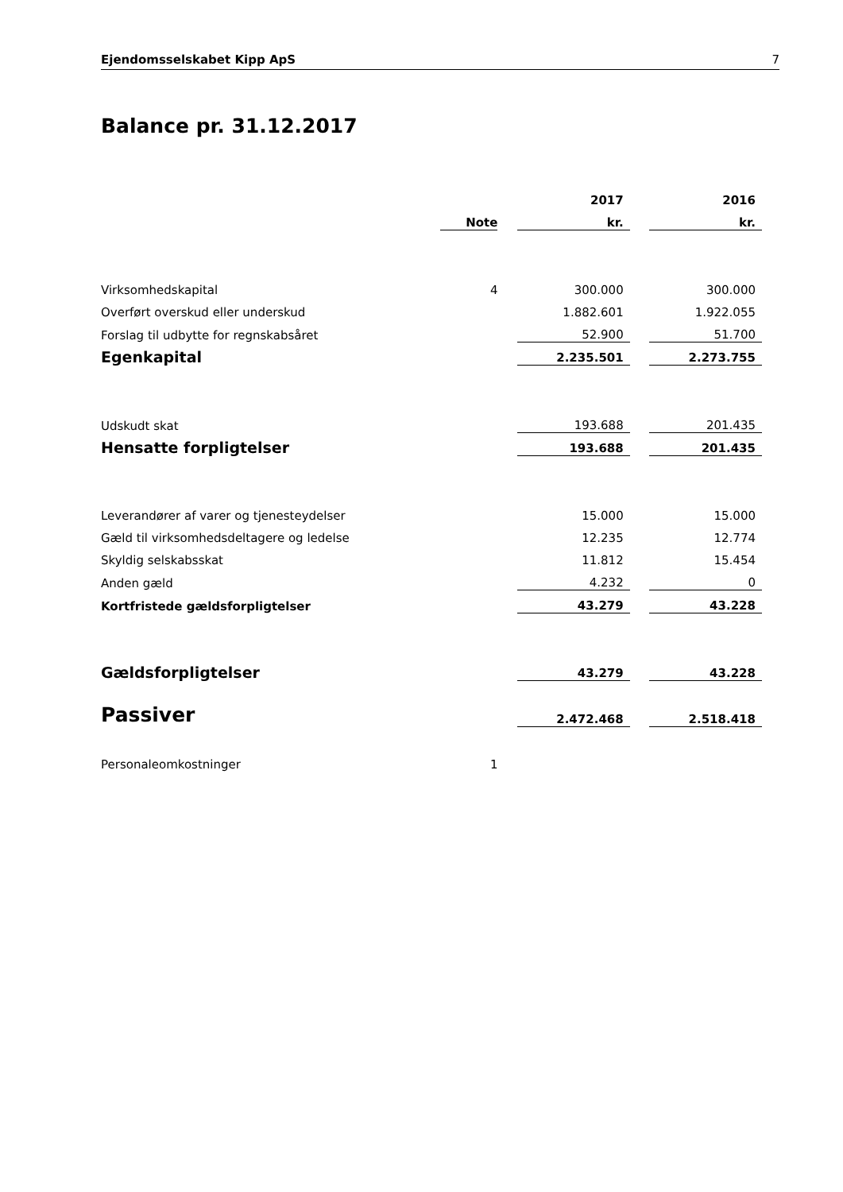Ejendomsselskabet Kipp ApS 7
Balance pr. 31.12.2017
| | | | 2017 | | 2016 |
| --- | --- | --- | --- | --- | --- |
| | Note | | kr. | | kr. |
| Virksomhedskapital | 4 | | 300.000 | | 300.000 |
| Overført overskud eller underskud | | | 1.882.601 | | 1.922.055 |
| Forslag til udbytte for regnskabsåret | | | 52.900 | | 51.700 |
| Egenkapital | | | 2.235.501 | | 2.273.755 |
| Udskudt skat | | | 193.688 | | 201.435 |
| Hensatte forpligtelser | | | 193.688 | | 201.435 |
| Leverandører af varer og tjenesteydelser | | | 15.000 | | 15.000 |
| Gæld til virksomhedsdeltagere og ledelse | | | 12.235 | | 12.774 |
| Skyldig selskabsskat | | | 11.812 | | 15.454 |
| Anden gæld | | | 4.232 | | 0 |
| Kortfristede gældsforpligtelser | | | 43.279 | | 43.228 |
| Gældsforpligtelser | | | 43.279 | | 43.228 |
| Passiver | | | 2.472.468 | | 2.518.418 |
| Personaleomkostninger | 1 | | | | |